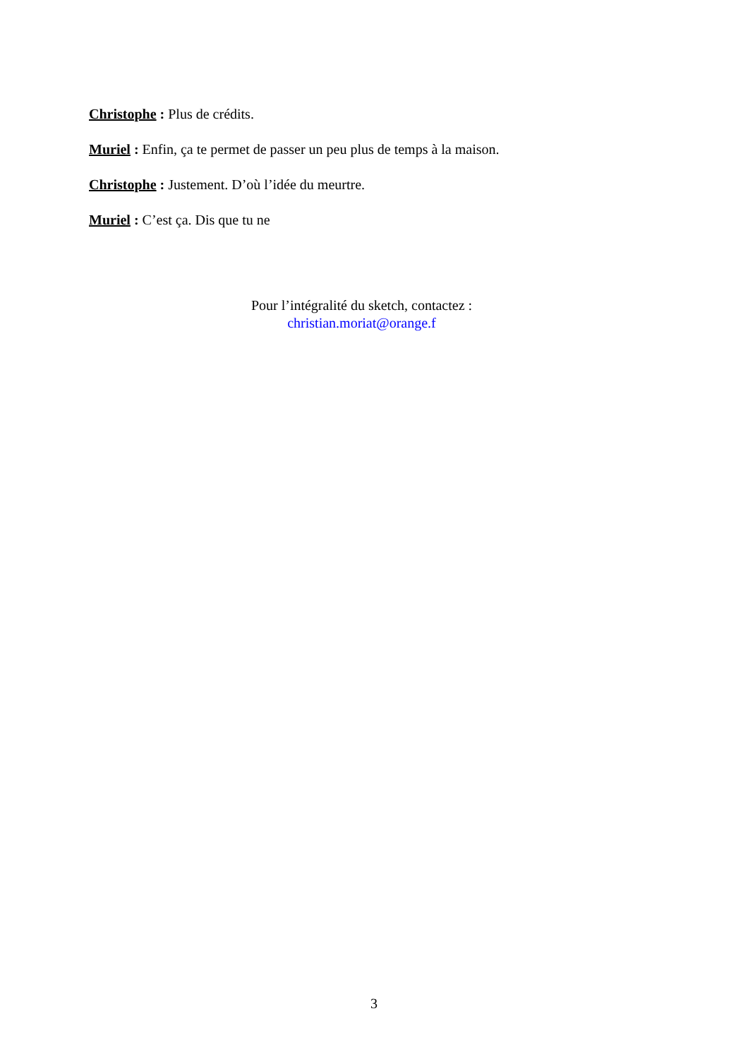Christophe : Plus de crédits.
Muriel : Enfin, ça te permet de passer un peu plus de temps à la maison.
Christophe : Justement. D’où l’idée du meurtre.
Muriel : C’est ça. Dis que tu ne
Pour l’intégralité du sketch, contactez :
christian.moriat@orange.f
3